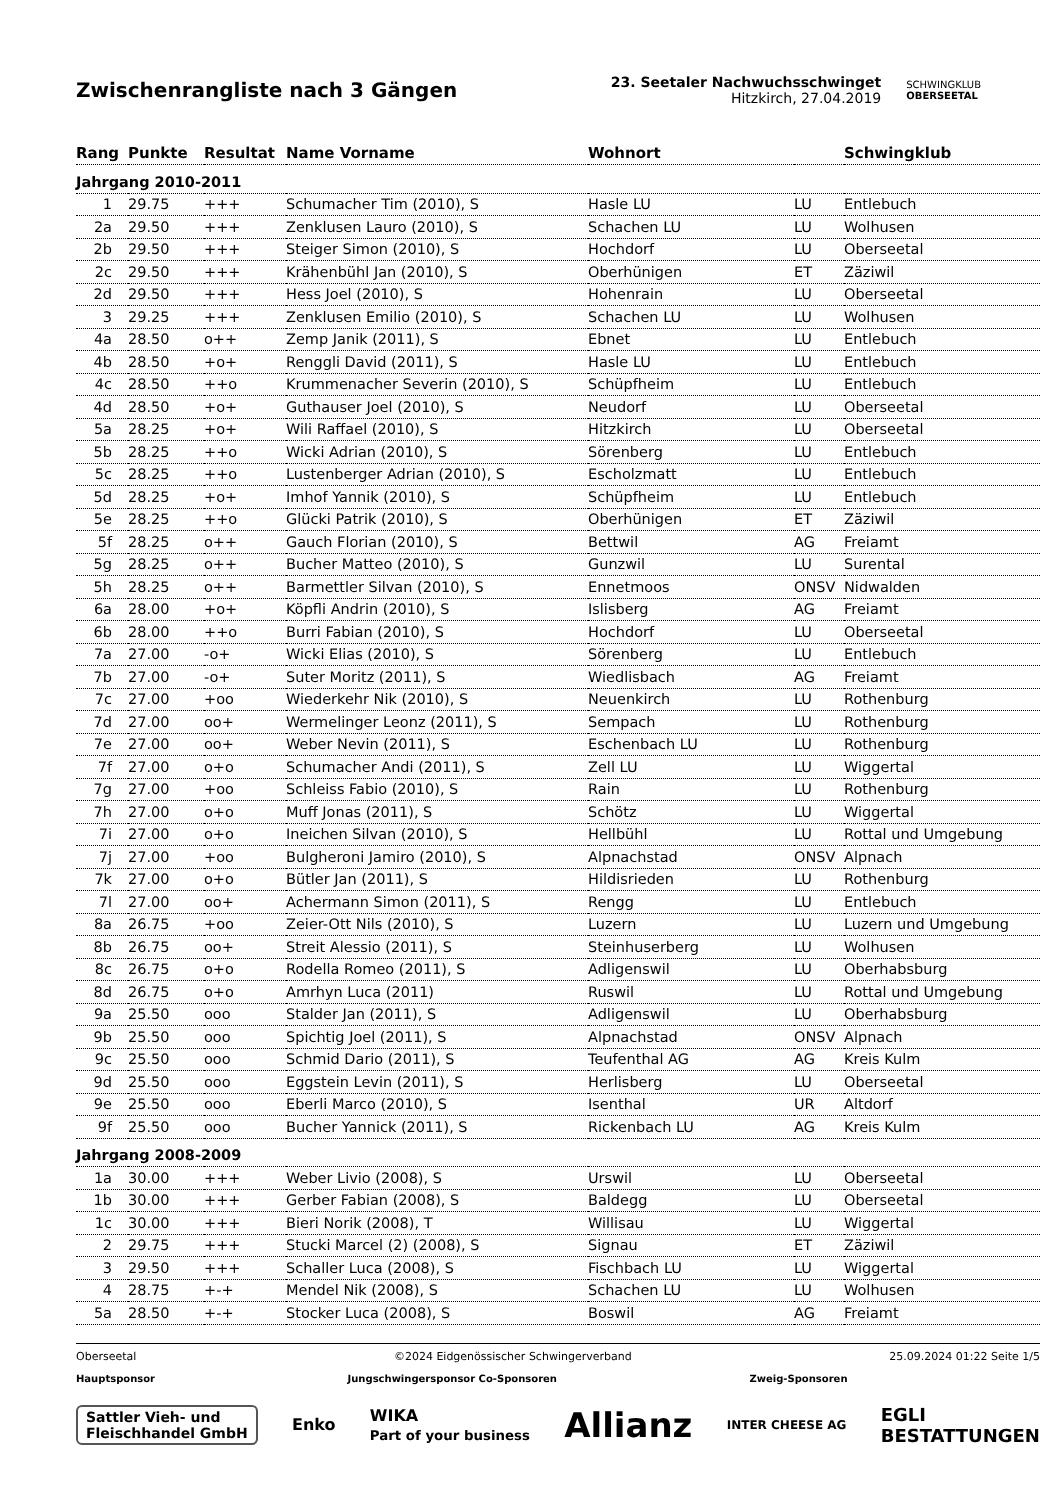Zwischenrangliste nach 3 Gängen
23. Seetaler Nachwuchsschwinget
Hitzkirch, 27.04.2019
SCHWINGKLUB
OBERSEETAL
| Rang | Punkte | Resultat | Name Vorname | Wohnort | | Schwingklub |
| --- | --- | --- | --- | --- | --- | --- |
| Jahrgang 2010-2011 | | | | | | |
| 1 | 29.75 | +++ | Schumacher Tim (2010), S | Hasle LU | LU | Entlebuch |
| 2a | 29.50 | +++ | Zenklusen Lauro (2010), S | Schachen LU | LU | Wolhusen |
| 2b | 29.50 | +++ | Steiger Simon (2010), S | Hochdorf | LU | Oberseetal |
| 2c | 29.50 | +++ | Krähenbühl Jan (2010), S | Oberhünigen | ET | Zäziwil |
| 2d | 29.50 | +++ | Hess Joel (2010), S | Hohenrain | LU | Oberseetal |
| 3 | 29.25 | +++ | Zenklusen Emilio (2010), S | Schachen LU | LU | Wolhusen |
| 4a | 28.50 | o++ | Zemp Janik (2011), S | Ebnet | LU | Entlebuch |
| 4b | 28.50 | +o+ | Renggli David (2011), S | Hasle LU | LU | Entlebuch |
| 4c | 28.50 | ++o | Krummenacher Severin (2010), S | Schüpfheim | LU | Entlebuch |
| 4d | 28.50 | +o+ | Guthauser Joel (2010), S | Neudorf | LU | Oberseetal |
| 5a | 28.25 | +o+ | Wili Raffael (2010), S | Hitzkirch | LU | Oberseetal |
| 5b | 28.25 | ++o | Wicki Adrian (2010), S | Sörenberg | LU | Entlebuch |
| 5c | 28.25 | ++o | Lustenberger Adrian (2010), S | Escholzmatt | LU | Entlebuch |
| 5d | 28.25 | +o+ | Imhof Yannik (2010), S | Schüpfheim | LU | Entlebuch |
| 5e | 28.25 | ++o | Glücki Patrik (2010), S | Oberhünigen | ET | Zäziwil |
| 5f | 28.25 | o++ | Gauch Florian (2010), S | Bettwil | AG | Freiamt |
| 5g | 28.25 | o++ | Bucher Matteo (2010), S | Gunzwil | LU | Surental |
| 5h | 28.25 | o++ | Barmettler Silvan (2010), S | Ennetmoos | ONSV | Nidwalden |
| 6a | 28.00 | +o+ | Köpfli Andrin (2010), S | Islisberg | AG | Freiamt |
| 6b | 28.00 | ++o | Burri Fabian (2010), S | Hochdorf | LU | Oberseetal |
| 7a | 27.00 | -o+ | Wicki Elias (2010), S | Sörenberg | LU | Entlebuch |
| 7b | 27.00 | -o+ | Suter Moritz (2011), S | Wiedlisbach | AG | Freiamt |
| 7c | 27.00 | +oo | Wiederkehr Nik (2010), S | Neuenkirch | LU | Rothenburg |
| 7d | 27.00 | oo+ | Wermelinger Leonz (2011), S | Sempach | LU | Rothenburg |
| 7e | 27.00 | oo+ | Weber Nevin (2011), S | Eschenbach LU | LU | Rothenburg |
| 7f | 27.00 | o+o | Schumacher Andi (2011), S | Zell LU | LU | Wiggertal |
| 7g | 27.00 | +oo | Schleiss Fabio (2010), S | Rain | LU | Rothenburg |
| 7h | 27.00 | o+o | Muff Jonas (2011), S | Schötz | LU | Wiggertal |
| 7i | 27.00 | o+o | Ineichen Silvan (2010), S | Hellbühl | LU | Rottal und Umgebung |
| 7j | 27.00 | +oo | Bulgheroni Jamiro (2010), S | Alpnachstad | ONSV | Alpnach |
| 7k | 27.00 | o+o | Bütler Jan (2011), S | Hildisrieden | LU | Rothenburg |
| 7l | 27.00 | oo+ | Achermann Simon (2011), S | Rengg | LU | Entlebuch |
| 8a | 26.75 | +oo | Zeier-Ott Nils (2010), S | Luzern | LU | Luzern und Umgebung |
| 8b | 26.75 | oo+ | Streit Alessio (2011), S | Steinhuserberg | LU | Wolhusen |
| 8c | 26.75 | o+o | Rodella Romeo (2011), S | Adligenswil | LU | Oberhabsburg |
| 8d | 26.75 | o+o | Amrhyn Luca (2011) | Ruswil | LU | Rottal und Umgebung |
| 9a | 25.50 | ooo | Stalder Jan (2011), S | Adligenswil | LU | Oberhabsburg |
| 9b | 25.50 | ooo | Spichtig Joel (2011), S | Alpnachstad | ONSV | Alpnach |
| 9c | 25.50 | ooo | Schmid Dario (2011), S | Teufenthal AG | AG | Kreis Kulm |
| 9d | 25.50 | ooo | Eggstein Levin (2011), S | Herlisberg | LU | Oberseetal |
| 9e | 25.50 | ooo | Eberli Marco (2010), S | Isenthal | UR | Altdorf |
| 9f | 25.50 | ooo | Bucher Yannick (2011), S | Rickenbach LU | AG | Kreis Kulm |
| Jahrgang 2008-2009 | | | | | | |
| 1a | 30.00 | +++ | Weber Livio (2008), S | Urswil | LU | Oberseetal |
| 1b | 30.00 | +++ | Gerber Fabian (2008), S | Baldegg | LU | Oberseetal |
| 1c | 30.00 | +++ | Bieri Norik (2008), T | Willisau | LU | Wiggertal |
| 2 | 29.75 | +++ | Stucki Marcel (2) (2008), S | Signau | ET | Zäziwil |
| 3 | 29.50 | +++ | Schaller Luca (2008), S | Fischbach LU | LU | Wiggertal |
| 4 | 28.75 | +-+ | Mendel Nik (2008), S | Schachen LU | LU | Wolhusen |
| 5a | 28.50 | +-+ | Stocker Luca (2008), S | Boswil | AG | Freiamt |
Oberseetal ©2024 Eidgenössischer Schwingerverband 25.09.2024 01:22 Seite 1/5
Hauptsponsor Jungschwingersponsor Co-Sponsoren Zweig-Sponsoren
Sattler Vieh- und
Fleischhandel GmbH Enko WIKA
Part of your business Allianz INTER CHEESE AG EGLI
BESTATTUNGEN